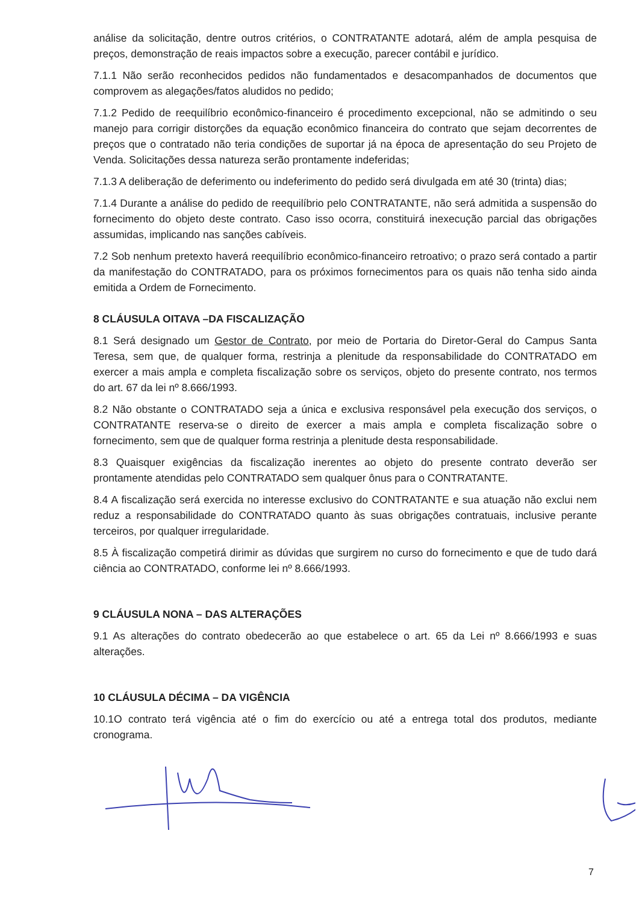análise da solicitação, dentre outros critérios, o CONTRATANTE adotará, além de ampla pesquisa de preços, demonstração de reais impactos sobre a execução, parecer contábil e jurídico.
7.1.1 Não serão reconhecidos pedidos não fundamentados e desacompanhados de documentos que comprovem as alegações/fatos aludidos no pedido;
7.1.2 Pedido de reequilíbrio econômico-financeiro é procedimento excepcional, não se admitindo o seu manejo para corrigir distorções da equação econômico financeira do contrato que sejam decorrentes de preços que o contratado não teria condições de suportar já na época de apresentação do seu Projeto de Venda. Solicitações dessa natureza serão prontamente indeferidas;
7.1.3 A deliberação de deferimento ou indeferimento do pedido será divulgada em até 30 (trinta) dias;
7.1.4 Durante a análise do pedido de reequilíbrio pelo CONTRATANTE, não será admitida a suspensão do fornecimento do objeto deste contrato. Caso isso ocorra, constituirá inexecução parcial das obrigações assumidas, implicando nas sanções cabíveis.
7.2 Sob nenhum pretexto haverá reequilíbrio econômico-financeiro retroativo; o prazo será contado a partir da manifestação do CONTRATADO, para os próximos fornecimentos para os quais não tenha sido ainda emitida a Ordem de Fornecimento.
8 CLÁUSULA OITAVA –DA FISCALIZAÇÃO
8.1 Será designado um Gestor de Contrato, por meio de Portaria do Diretor-Geral do Campus Santa Teresa, sem que, de qualquer forma, restrinja a plenitude da responsabilidade do CONTRATADO em exercer a mais ampla e completa fiscalização sobre os serviços, objeto do presente contrato, nos termos do art. 67 da lei nº 8.666/1993.
8.2 Não obstante o CONTRATADO seja a única e exclusiva responsável pela execução dos serviços, o CONTRATANTE reserva-se o direito de exercer a mais ampla e completa fiscalização sobre o fornecimento, sem que de qualquer forma restrinja a plenitude desta responsabilidade.
8.3 Quaisquer exigências da fiscalização inerentes ao objeto do presente contrato deverão ser prontamente atendidas pelo CONTRATADO sem qualquer ônus para o CONTRATANTE.
8.4 A fiscalização será exercida no interesse exclusivo do CONTRATANTE e sua atuação não exclui nem reduz a responsabilidade do CONTRATADO quanto às suas obrigações contratuais, inclusive perante terceiros, por qualquer irregularidade.
8.5 À fiscalização competirá dirimir as dúvidas que surgirem no curso do fornecimento e que de tudo dará ciência ao CONTRATADO, conforme lei nº 8.666/1993.
9 CLÁUSULA NONA – DAS ALTERAÇÕES
9.1 As alterações do contrato obedecerão ao que estabelece o art. 65 da Lei nº 8.666/1993 e suas alterações.
10 CLÁUSULA DÉCIMA – DA VIGÊNCIA
10.1O contrato terá vigência até o fim do exercício ou até a entrega total dos produtos, mediante cronograma.
7